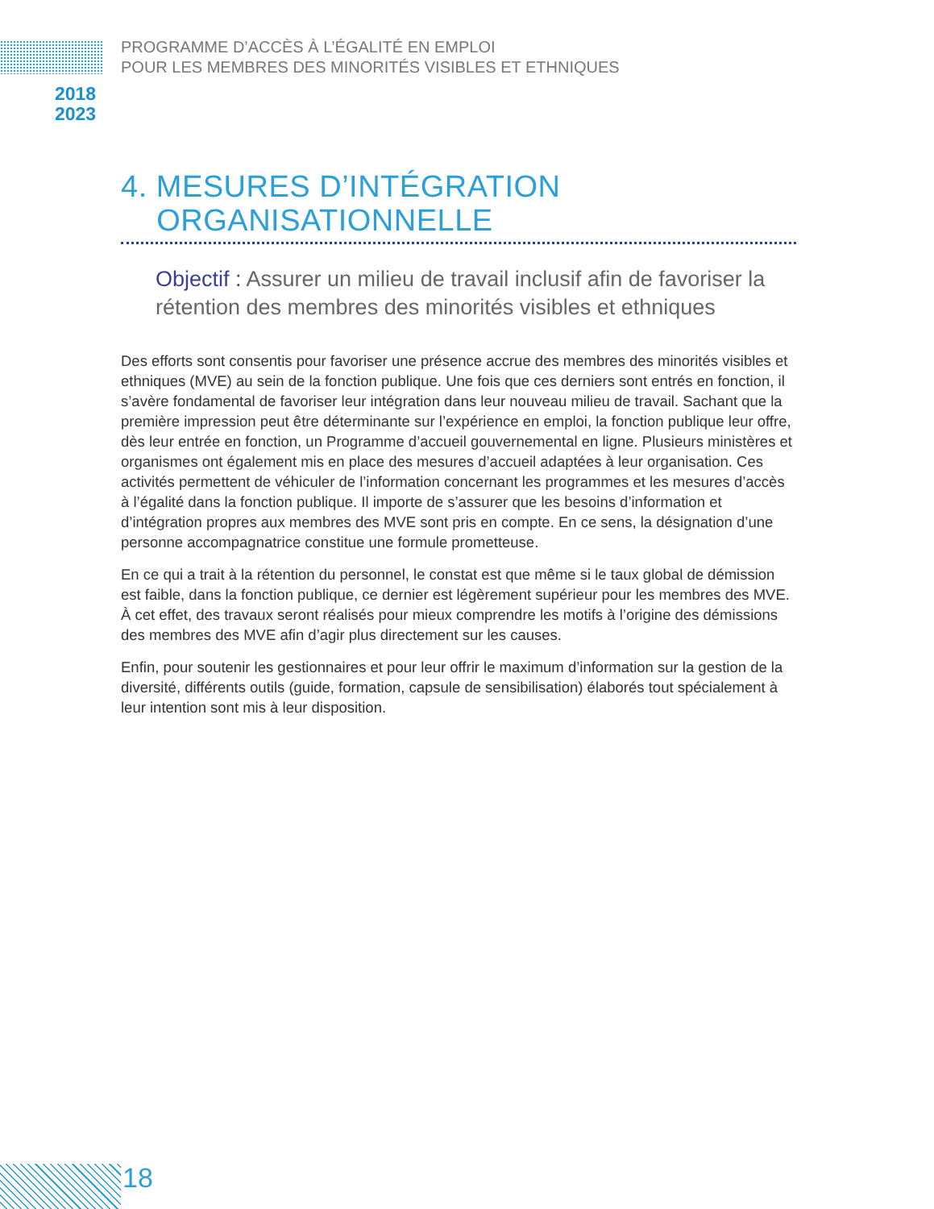PROGRAMME D’ACCÈS À L’ÉGALITÉ EN EMPLOI
POUR LES MEMBRES DES MINORITÉS VISIBLES ET ETHNIQUES
2018
2023
4. MESURES D’INTÉGRATION
ORGANISATIONNELLE
Objectif : Assurer un milieu de travail inclusif afin de favoriser la rétention des membres des minorités visibles et ethniques
Des efforts sont consentis pour favoriser une présence accrue des membres des minorités visibles et ethniques (MVE) au sein de la fonction publique. Une fois que ces derniers sont entrés en fonction, il s’avère fondamental de favoriser leur intégration dans leur nouveau milieu de travail. Sachant que la première impression peut être déterminante sur l’expérience en emploi, la fonction publique leur offre, dès leur entrée en fonction, un Programme d’accueil gouvernemental en ligne. Plusieurs ministères et organismes ont également mis en place des mesures d’accueil adaptées à leur organisation. Ces activités permettent de véhiculer de l’information concernant les programmes et les mesures d’accès à l’égalité dans la fonction publique. Il importe de s’assurer que les besoins d’information et d’intégration propres aux membres des MVE sont pris en compte. En ce sens, la désignation d’une personne accompagnatrice constitue une formule prometteuse.
En ce qui a trait à la rétention du personnel, le constat est que même si le taux global de démission est faible, dans la fonction publique, ce dernier est légèrement supérieur pour les membres des MVE. À cet effet, des travaux seront réalisés pour mieux comprendre les motifs à l’origine des démissions des membres des MVE afin d’agir plus directement sur les causes.
Enfin, pour soutenir les gestionnaires et pour leur offrir le maximum d’information sur la gestion de la diversité, différents outils (guide, formation, capsule de sensibilisation) élaborés tout spécialement à leur intention sont mis à leur disposition.
18